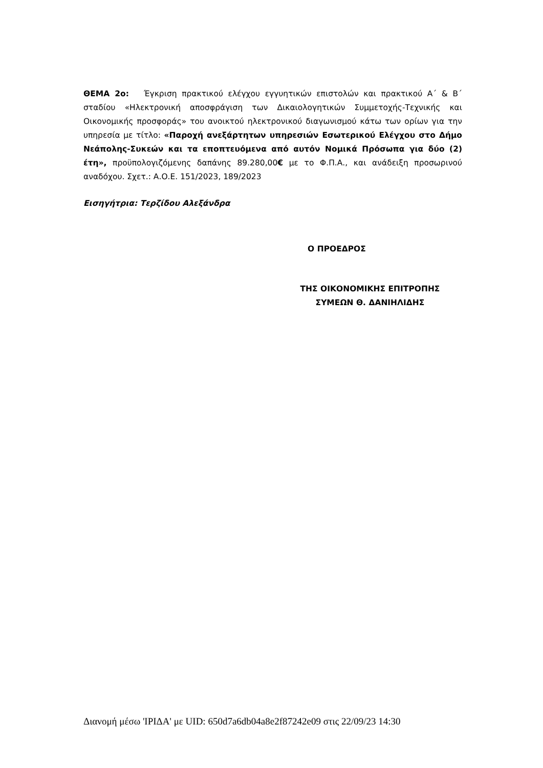ΘΕΜΑ 2ο: Έγκριση πρακτικού ελέγχου εγγυητικών επιστολών και πρακτικού Α΄ & Β΄ σταδίου «Ηλεκτρονική αποσφράγιση των Δικαιολογητικών Συμμετοχής-Τεχνικής και Οικονομικής προσφοράς» του ανοικτού ηλεκτρονικού διαγωνισμού κάτω των ορίων για την υπηρεσία με τίτλο: «Παροχή ανεξάρτητων υπηρεσιών Εσωτερικού Ελέγχου στο Δήμο Νεάπολης-Συκεών και τα εποπτευόμενα από αυτόν Νομικά Πρόσωπα για δύο (2) έτη», προϋπολογιζόμενης δαπάνης 89.280,00€ με το Φ.Π.Α., και ανάδειξη προσωρινού αναδόχου. Σχετ.: Α.Ο.Ε. 151/2023, 189/2023
Εισηγήτρια: Τερζίδου Αλεξάνδρα
Ο ΠΡΟΕΔΡΟΣ
ΤΗΣ ΟΙΚΟΝΟΜΙΚΗΣ ΕΠΙΤΡΟΠΗΣ
ΣΥΜΕΩΝ Θ. ΔΑΝΙΗΛΙΔΗΣ
Διανομή μέσω 'ΙΡΙΔΑ' με UID: 650d7a6db04a8e2f87242e09 στις 22/09/23 14:30